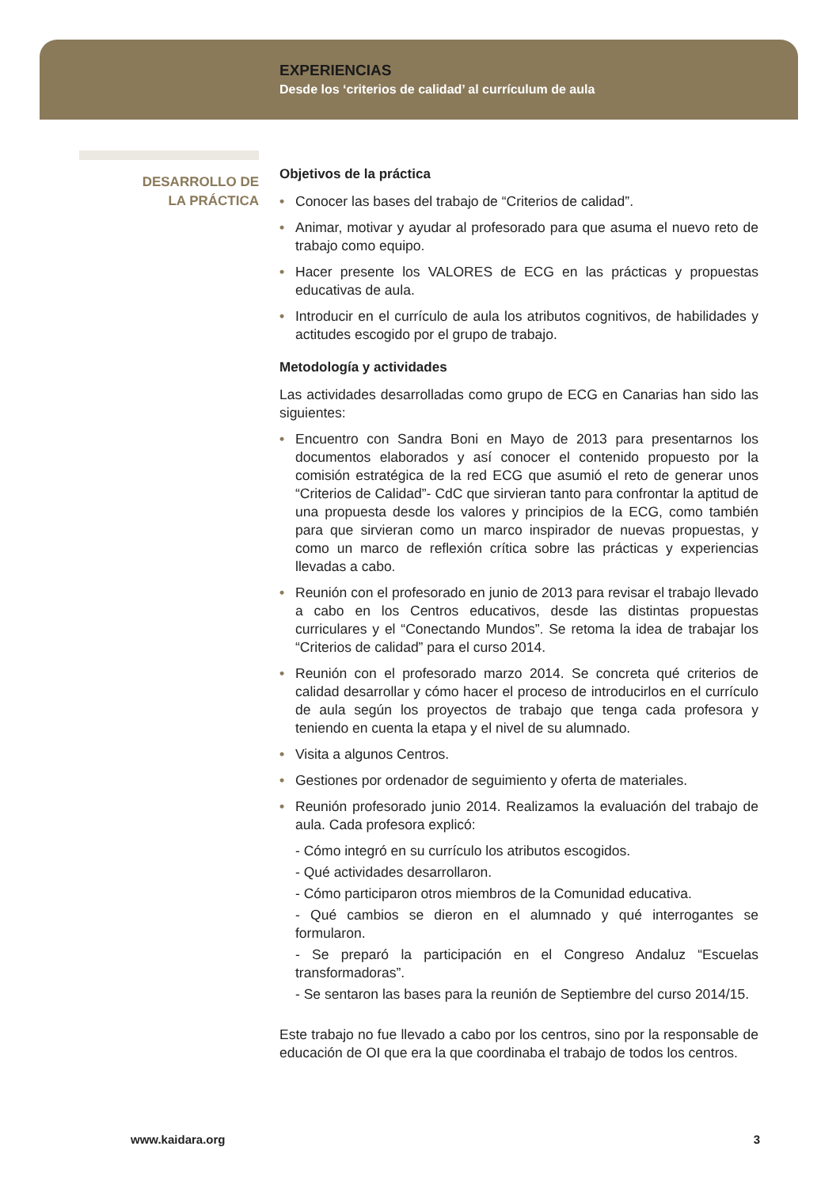EXPERIENCIAS
Desde los ‘criterios de calidad’ al currículum de aula
DESARROLLO DE
LA PRÁCTICA
Objetivos de la práctica
• Conocer las bases del trabajo de “Criterios de calidad”.
• Animar, motivar y ayudar al profesorado para que asuma el nuevo reto de trabajo como equipo.
• Hacer presente los VALORES de ECG en las prácticas y propuestas educativas de aula.
• Introducir en el currículo de aula los atributos cognitivos, de habilidades y actitudes escogido por el grupo de trabajo.
Metodología y actividades
Las actividades desarrolladas como grupo de ECG en Canarias han sido las siguientes:
• Encuentro con Sandra Boni en Mayo de 2013 para presentarnos los documentos elaborados y así conocer el contenido propuesto por la comisión estratégica de la red ECG que asumió el reto de generar unos “Criterios de Calidad”- CdC que sirvieran tanto para confrontar la aptitud de una propuesta desde los valores y principios de la ECG, como también para que sirvieran como un marco inspirador de nuevas propuestas, y como un marco de reflexión crítica sobre las prácticas y experiencias llevadas a cabo.
• Reunión con el profesorado en junio de 2013 para revisar el trabajo llevado a cabo en los Centros educativos, desde las distintas propuestas curriculares y el “Conectando Mundos”. Se retoma la idea de trabajar los “Criterios de calidad” para el curso 2014.
• Reunión con el profesorado marzo 2014. Se concreta qué criterios de calidad desarrollar y cómo hacer el proceso de introducirlos en el currículo de aula según los proyectos de trabajo que tenga cada profesora y teniendo en cuenta la etapa y el nivel de su alumnado.
• Visita a algunos Centros.
• Gestiones por ordenador de seguimiento y oferta de materiales.
• Reunión profesorado junio 2014. Realizamos la evaluación del trabajo de aula. Cada profesora explicó:
- Cómo integró en su currículo los atributos escogidos.
- Qué actividades desarrollaron.
- Cómo participaron otros miembros de la Comunidad educativa.
- Qué cambios se dieron en el alumnado y qué interrogantes se formularon.
- Se preparó la participación en el Congreso Andaluz “Escuelas transformadoras”.
- Se sentaron las bases para la reunión de Septiembre del curso 2014/15.
Este trabajo no fue llevado a cabo por los centros, sino por la responsable de educación de OI que era la que coordinaba el trabajo de todos los centros.
www.kaidara.org 3